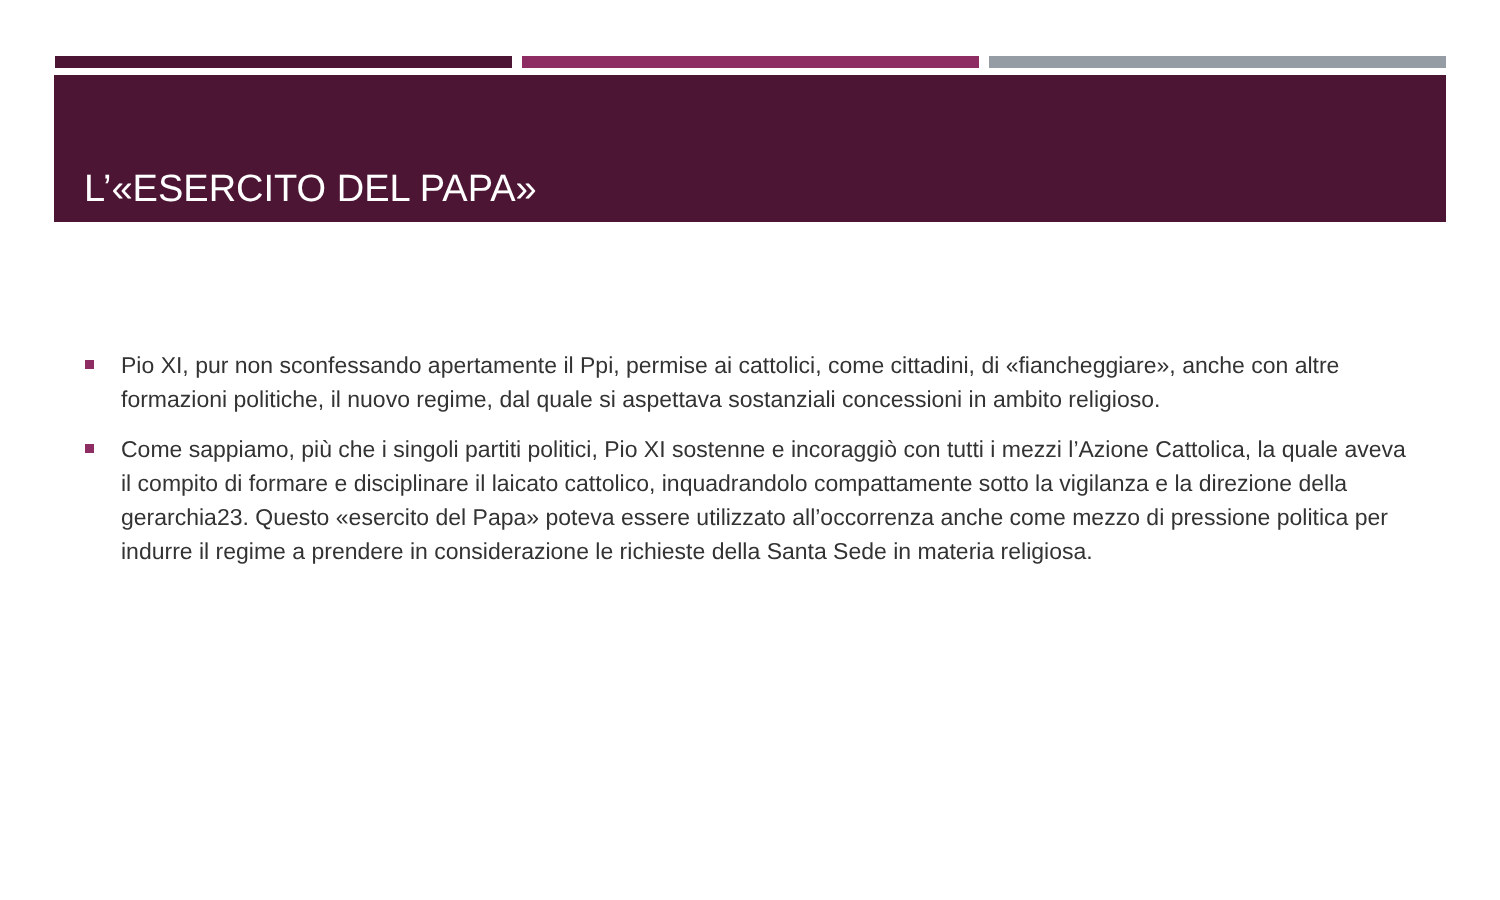L’«ESERCITO DEL PAPA»
Pio XI, pur non sconfessando apertamente il Ppi, permise ai cattolici, come cittadini, di «fiancheggiare», anche con altre formazioni politiche, il nuovo regime, dal quale si aspettava sostanziali concessioni in ambito religioso.
Come sappiamo, più che i singoli partiti politici, Pio XI sostenne e incoraggiò con tutti i mezzi l’Azione Cattolica, la quale aveva il compito di formare e disciplinare il laicato cattolico, inquadrandolo compattamente sotto la vigilanza e la direzione della gerarchia23. Questo «esercito del Papa» poteva essere utilizzato all’occorrenza anche come mezzo di pressione politica per indurre il regime a prendere in considerazione le richieste della Santa Sede in materia religiosa.